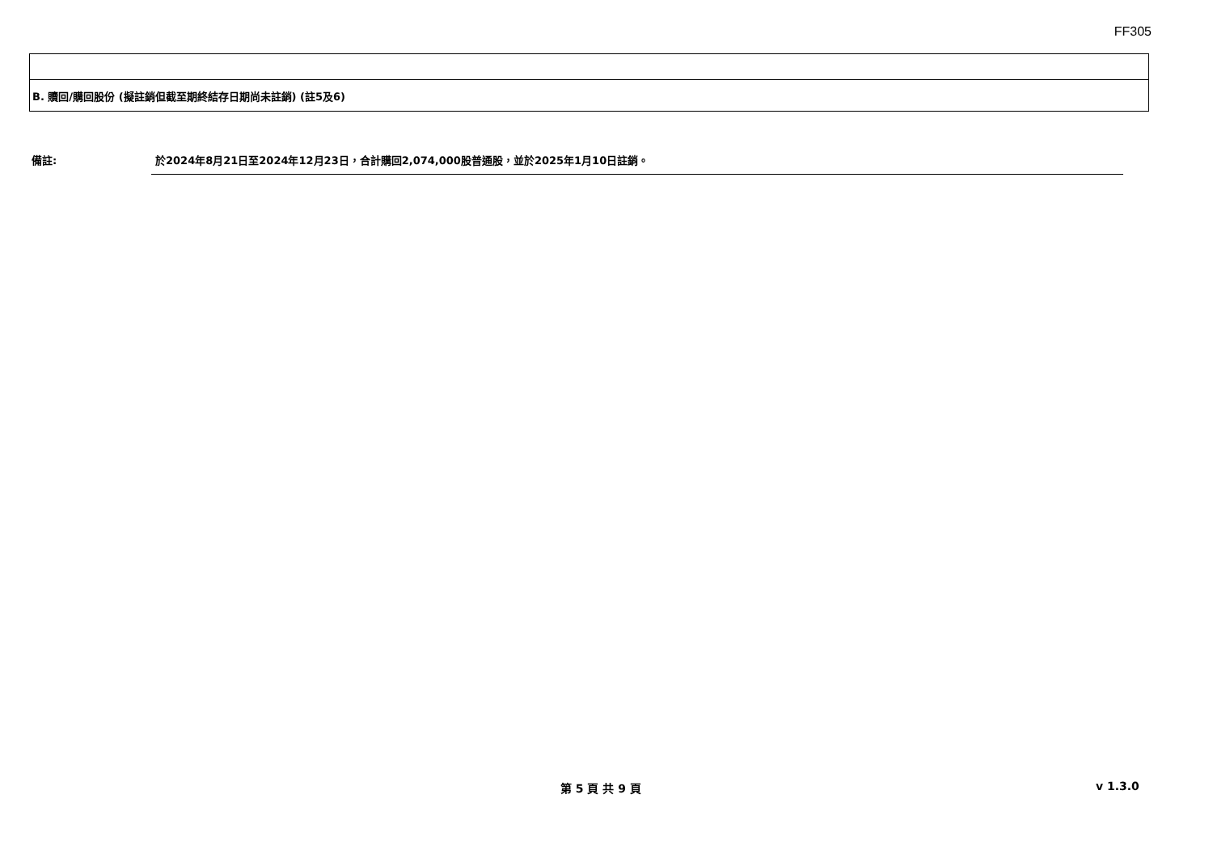FF305
| B. 贖回/購回股份 (擬註銷但截至期終結存日期尚未註銷) (註5及6) |
備註: 於2024年8月21日至2024年12月23日，合計購回2,074,000股普通股，並於2025年1月10日註銷。
第 5 頁 共 9 頁 v 1.3.0